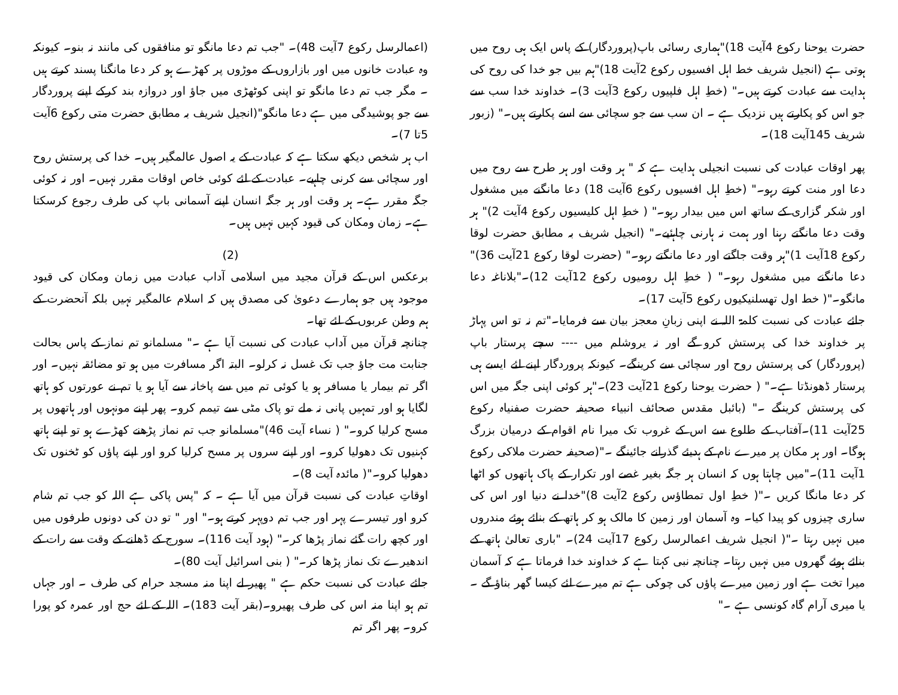حضرت یوحنا رکوع 4آیت 18)"ہماری رسائی باپ(پروردگار) کے پاس ایک ہی روح میں ہوتی ہے (انجیل شریف خط اہل افسیوں رکوع 2آیت 18)"ہم بیں جو خدا کی روح کی ہدایت سے عبادت کرتے ہیں۔" (خطِ اہل فلپیوں رکوع 3آیت 3)۔ خداوند خدا سب سے جو اس کو پکارتے ہیں نزدیک ہے ۔ ان سب سے جو سچائی سے اسے پکارتے ہیں۔" (زبور شریف 145آیت 18)۔
پھر اوقات عبادت کی نسبت انجیلی ہدایت ہے کہ " ہر وقت اور ہر طرح سے روح میں دعا اور منت کرتے رہو۔" (خطِ اہل افسیوں رکوع 6آیت 18) دعا مانگنے میں مشغول اور شکر گزاری کے ساتھ اس میں بیدار رہو۔" ( خطِ اہل کلیسیوں رکوع 4آیت 2)" ہر وقت دعا مانگتے رہنا اور ہمت نہ ہارنی چاہئیے۔" (انجیل شریف بہ مطابق حضرت لوقا رکوع 18آیت 1)"ہر وقت جاگتے اور دعا مانگتے رہو۔" (حضرت لوقا رکوع 21آیت 36)" دعا مانگنے میں مشغول رہو۔" ( خطِ اہل رومیوں رکوع 12آیت 12)۔"بلاناغہ دعا مانگو۔"( خط اول تھسلنیکیوں رکوع 5آیت 17)۔
جائے عبادت کی نسبت کلمۃ اللہ نے اپنی زبانِ معجز بیان سے فرمایا۔"تم نہ تو اس پہاڑ پر خداوند خدا کی پرستش کرو گے اور نہ یروشلم میں ---- سچے پرستار باپ (پروردگار) کی پرستش روح اور سچائی سے کرینگے۔ کیونکہ پروردگار اپنے لئے ایسے ہی پرستار ڈھونڈتا ہے۔" ( حضرت یوحنا رکوع 21آیت 23)۔"ہر کوئی اپنی جگہ میں اس کی پرستش کرینگے ۔" (بائبل مقدس صحائف انبیاء صحیفہ حضرت صفنیاہ رکوع 25آیت 11)۔آفتاب کے طلوع سے اس کے غروب تک میرا نام اقوام کے درمیان بزرگ ہوگا۔ اور ہر مکان پر میرے نام کے ہدیئے گذرانے جائینگے ۔"(صحیفہ حضرت ملاکی رکوع 1آیت 11)۔"میں چاہتا ہوں کہ انسان ہر جگہ بغیر غصے اور تکرار کے پاک ہاتھوں کو اٹھا کر دعا مانگا کریں ۔"( خطِ اول تمطاؤس رکوع 2آیت 8)"خدا نے دنیا اور اس کی ساری چیزوں کو پیدا کیا۔ وہ آسمان اور زمین کا مالک ہو کر ہاتھ کے بنائے ہوئے مندروں میں نہیں رہتا ۔"( انجیل شریف اعمالرسل رکوع 17آیت 24)۔ "باری تعالیٰ ہاتھ کے بنائے ہوئے گھروں میں نہیں رہتا۔ چنانچہ نبی کہتا ہے کہ خداوند خدا فرماتا ہے کہ آسمان میرا تخت ہے اور زمین میرے پاؤں کی چوکی ہے تم میرے لئے کیسا گھر بناؤ گے ۔ یا میری آرام گاہ کونسی ہے ۔"
(اعمالرسل رکوع 7آیت 48)۔ "جب تم دعا مانگو تو منافقوں کی مانند نہ بنو۔ کیونکہ وہ عبادت خانوں میں اور بازاروں کے موڑوں پر کھڑے ہو کر دعا مانگنا پسند کرتے ہیں ۔ مگر جب تم دعا مانگو تو اپنی کوٹھڑی میں جاؤ اور دروازہ بند کرکے اپنے پروردگار سے جو پوشیدگی میں ہے دعا مانگو"(انجیل شریف بہ مطابق حضرت متی رکوع 6آیت 5تا 7)۔
اب ہر شخص دیکھ سکتا ہے کہ عبادت کے یہ اصول عالمگیر ہیں۔ خدا کی پرستش روح اور سچائی سے کرنی چاہیے۔ عبادت کے لئے کوئی خاص اوقات مقرر نہیں۔ اور نہ کوئی جگہ مقرر ہے۔ ہر وقت اور ہر جگہ انسان اپنے آسمانی باپ کی طرف رجوع کرسکتا ہے۔ زمان ومکان کی قیود کہیں نہیں ہیں۔
(2)
برعکس اس کے قرآن مجید میں اسلامی آداب عبادت میں زمان ومکان کی قیود موجود ہیں جو ہمارے دعویٰ کی مصدق ہیں کہ اسلام عالمگیر نہیں بلکہ آنحضرت کے ہم وطن عربوں کے لئے تھا۔
چنانچہ قرآن میں آداب عبادت کی نسبت آیا ہے ۔" مسلمانو تم نماز کے پاس بحالت جنابت مت جاؤ جب تک غسل نہ کرلو۔ البتہ اگر مسافرت میں ہو تو مضائقہ نہیں۔ اور اگر تم بیمار یا مسافر ہو یا کوئی تم میں سے پاخانہ سے آیا ہو یا تم نے عورتوں کو ہاتھ لگایا ہو اور تمہیں پانی نہ ملے تو پاک مٹی سے تیمم کرو۔ پھر اپنے مونہوں اور ہاتھوں پر مسح کرلیا کرو۔" ( نساء آیت 46)"مسلمانو جب تم نماز پڑھنے کھڑے ہو تو اپنے ہاتھ کہنیوں تک دھولیا کرو۔ اور اپنے سروں پر مسح کرلیا کرو اور اپنے پاؤں کو ٹخنوں تک دھولیا کرو۔"( مائدہ آیت 8)۔
اوقاتِ عبادت کی نسبت قرآن میں آیا ہے ۔ کہ "پس پاکی ہے اللہ کو جب تم شام کرو اور تیسرے پہر اور جب تم دوپہر کرتے ہو۔" اور " تو دن کی دونوں طرفوں میں اور کچھ رات گئے نماز پڑھا کر۔" (ہود آیت 116)۔ سورج کے ڈھلنے کے وقت سے رات کے اندھیرے تک نماز پڑھا کر۔" ( بنی اسرائیل آیت 80)۔
جائے عبادت کی نسبت حکم ہے " پھیر لے اپنا منہ مسجد حرام کی طرف ۔ اور جہاں تم ہو اپنا منہ اس کی طرف پھیرو۔(بقر آیت 183)۔ اللہ کے لئے حج اور عمرہ کو پورا کرو۔ پھر اگر تم